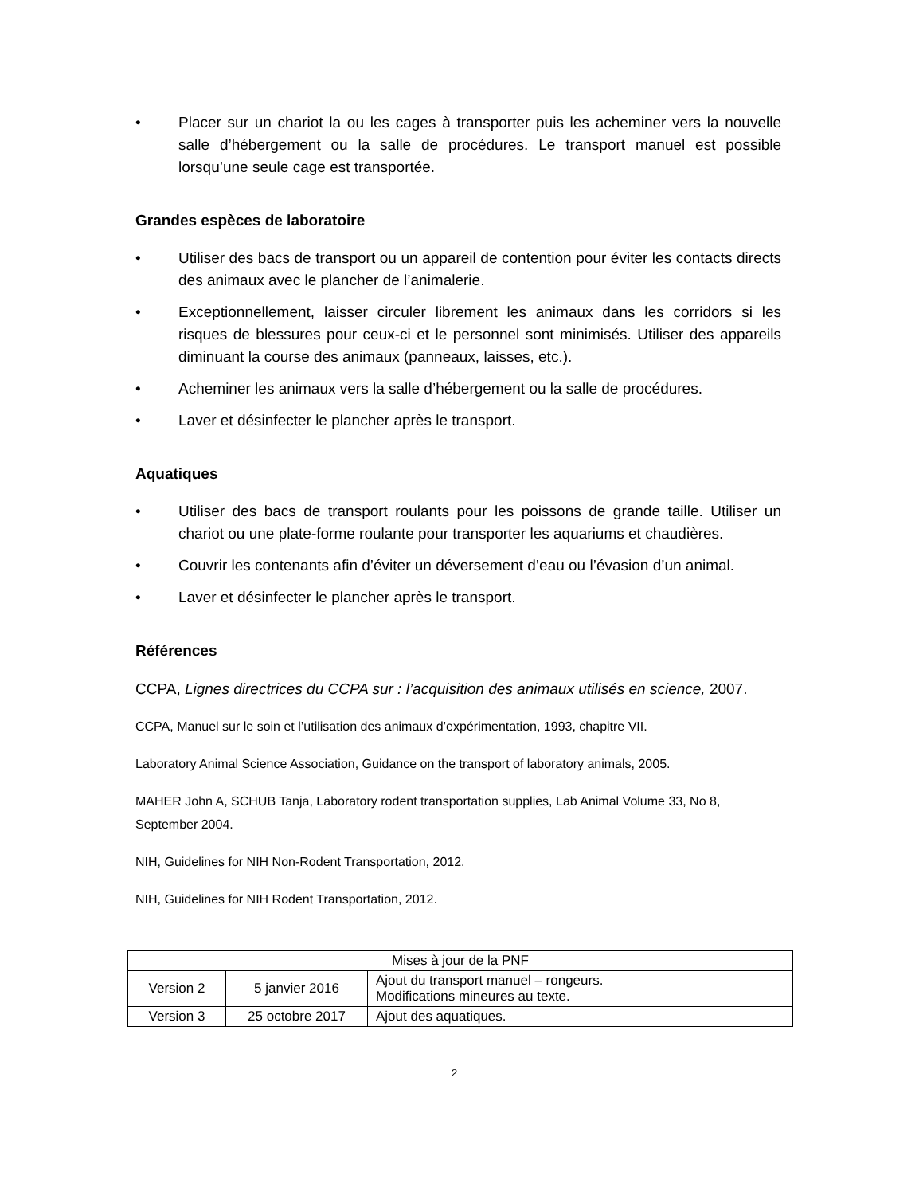• Placer sur un chariot la ou les cages à transporter puis les acheminer vers la nouvelle salle d’hébergement ou la salle de procédures. Le transport manuel est possible lorsqu’une seule cage est transportée.
Grandes espèces de laboratoire
• Utiliser des bacs de transport ou un appareil de contention pour éviter les contacts directs des animaux avec le plancher de l’animalerie.
• Exceptionnellement, laisser circuler librement les animaux dans les corridors si les risques de blessures pour ceux-ci et le personnel sont minimisés. Utiliser des appareils diminuant la course des animaux (panneaux, laisses, etc.).
• Acheminer les animaux vers la salle d’hébergement ou la salle de procédures.
• Laver et désinfecter le plancher après le transport.
Aquatiques
• Utiliser des bacs de transport roulants pour les poissons de grande taille. Utiliser un chariot ou une plate-forme roulante pour transporter les aquariums et chaudières.
• Couvrir les contenants afin d’éviter un déversement d’eau ou l’évasion d’un animal.
• Laver et désinfecter le plancher après le transport.
Références
CCPA, Lignes directrices du CCPA sur : l’acquisition des animaux utilisés en science, 2007.
CCPA, Manuel sur le soin et l’utilisation des animaux d’expérimentation, 1993, chapitre VII.
Laboratory Animal Science Association, Guidance on the transport of laboratory animals, 2005.
MAHER John A, SCHUB Tanja, Laboratory rodent transportation supplies, Lab Animal Volume 33, No 8, September 2004.
NIH, Guidelines for NIH Non-Rodent Transportation, 2012.
NIH, Guidelines for NIH Rodent Transportation, 2012.
| Mises à jour de la PNF | | |
| Version 2 | 5 janvier 2016 | Ajout du transport manuel – rongeurs. Modifications mineures au texte. |
| Version 3 | 25 octobre 2017 | Ajout des aquatiques. |
2